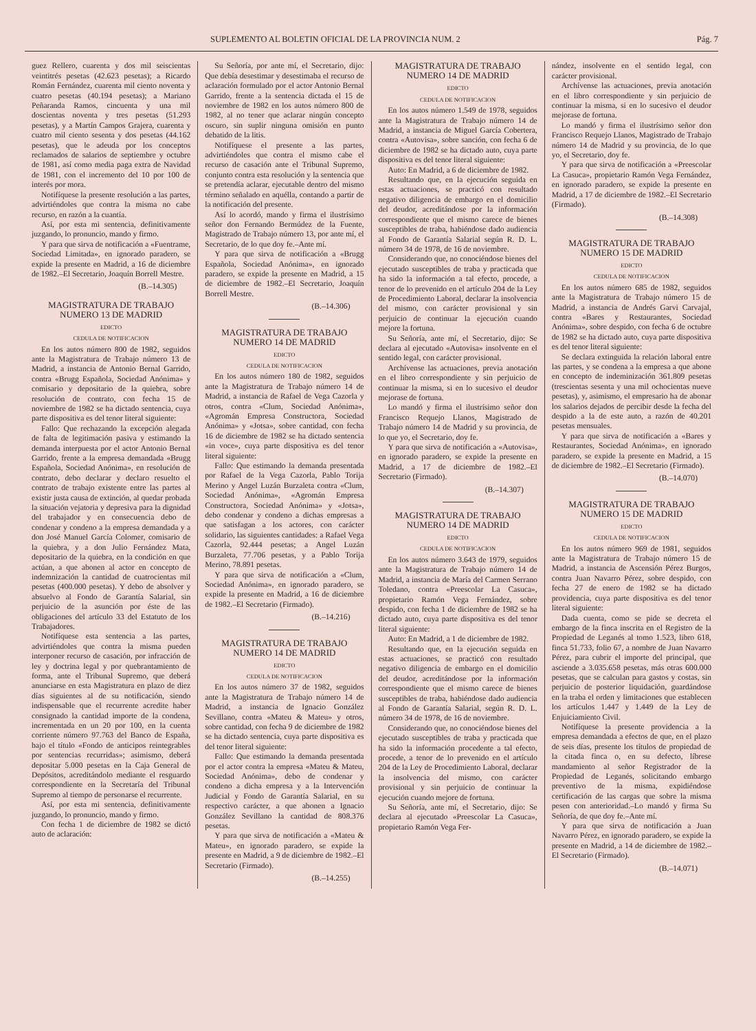SUPLEMENTO AL BOLETIN OFICIAL DE LA PROVINCIA NUM. 2 Pág. 7
guez Rellero, cuarenta y dos mil seiscientas veintitrés pesetas (42.623 pesetas); a Ricardo Román Fernández, cuarenta mil ciento noventa y cuatro pesetas (40.194 pesetas); a Mariano Peñaranda Ramos, cincuenta y una mil doscientas noventa y tres pesetas (51.293 pesetas), y a Martín Campos Grajera, cuarenta y cuatro mil ciento sesenta y dos pesetas (44.162 pesetas), que le adeuda por los conceptos reclamados de salarios de septiembre y octubre de 1981, así como media paga extra de Navidad de 1981, con el incremento del 10 por 100 de interés por mora.
Notifíquese la presente resolución a las partes, advirtiéndoles que contra la misma no cabe recurso, en razón a la cuantía.
Así, por esta mi sentencia, definitivamente juzgando, lo pronuncio, mando y firmo.
Y para que sirva de notificación a «Fuentrame, Sociedad Limitada», en ignorado paradero, se expide la presente en Madrid, a 16 de diciembre de 1982.–El Secretario, Joaquín Borrell Mestre.
(B.–14.305)
MAGISTRATURA DE TRABAJO
NUMERO 13 DE MADRID
EDICTO
CEDULA DE NOTIFICACION
En los autos número 800 de 1982, seguidos ante la Magistratura de Trabajo número 13 de Madrid, a instancia de Antonio Bernal Garrido, contra «Brugg Española, Sociedad Anónima» y comisario y depositario de la quiebra, sobre resolución de contrato, con fecha 15 de noviembre de 1982 se ha dictado sentencia, cuya parte dispositiva es del tenor literal siguiente:
Fallo: Que rechazando la excepción alegada de falta de legitimación pasiva y estimando la demanda interpuesta por el actor Antonio Bernal Garrido, frente a la empresa demandada «Brugg Española, Sociedad Anónima», en resolución de contrato, debo declarar y declaro resuelto el contrato de trabajo existente entre las partes al existir justa causa de extinción, al quedar probada la situación vejatoria y depresiva para la dignidad del trabajador y en consecuencia debo de condenar y condeno a la empresa demandada y a don José Manuel García Colomer, comisario de la quiebra, y a don Julio Fernández Mata, depositario de la quiebra, en la condición en que actúan, a que abonen al actor en concepto de indemnización la cantidad de cuatrocientas mil pesetas (400.000 pesetas). Y debo de absolver y absuelvo al Fondo de Garantía Salarial, sin perjuicio de la asunción por éste de las obligaciones del artículo 33 del Estatuto de los Trabajadores.
Notifíquese esta sentencia a las partes, advirtiéndoles que contra la misma pueden interponer recurso de casación, por infracción de ley y doctrina legal y por quebrantamiento de forma, ante el Tribunal Supremo, que deberá anunciarse en esta Magistratura en plazo de diez días siguientes al de su notificación, siendo indispensable que el recurrente acredite haber consignado la cantidad importe de la condena, incrementada en un 20 por 100, en la cuenta corriente número 97.763 del Banco de España, bajo el título «Fondo de anticipos reintegrables por sentencias recurridas»; asimismo, deberá depositar 5.000 pesetas en la Caja General de Depósitos, acreditándolo mediante el resguardo correspondiente en la Secretaría del Tribunal Supremo al tiempo de personarse el recurrente.
Así, por esta mi sentencia, definitivamente juzgando, lo pronuncio, mando y firmo.
Con fecha 1 de diciembre de 1982 se dictó auto de aclaración:
Su Señoría, por ante mí, el Secretario, dijo: Que debía desestimar y desestimaba el recurso de aclaración formulado por el actor Antonio Bernal Garrido, frente a la sentencia dictada el 15 de noviembre de 1982 en los autos número 800 de 1982, al no tener que aclarar ningún concepto oscuro, sin suplir ninguna omisión en punto debatido de la litis.
Notifíquese el presente a las partes, advirtiéndoles que contra el mismo cabe el recurso de casación ante el Tribunal Supremo, conjunto contra esta resolución y la sentencia que se pretendía aclarar, ejecutable dentro del mismo término señalado en aquélla, contando a partir de la notificación del presente.
Así lo acordó, mando y firma el ilustrísimo señor don Fernando Bermúdez de la Fuente, Magistrado de Trabajo número 13, por ante mí, el Secretario, de lo que doy fe.–Ante mí.
Y para que sirva de notificación a «Brugg Española, Sociedad Anónima», en ignorado paradero, se expide la presente en Madrid, a 15 de diciembre de 1982.–El Secretario, Joaquín Borrell Mestre.
(B.–14.306)
MAGISTRATURA DE TRABAJO
NUMERO 14 DE MADRID
EDICTO
CEDULA DE NOTIFICACION
En los autos número 180 de 1982, seguidos ante la Magistratura de Trabajo número 14 de Madrid, a instancia de Rafael de Vega Cazorla y otros, contra «Clum, Sociedad Anónima», «Agromán Empresa Constructora, Sociedad Anónima» y «Jotsa», sobre cantidad, con fecha 16 de diciembre de 1982 se ha dictado sentencia «in voce», cuya parte dispositiva es del tenor literal siguiente:
Fallo: Que estimando la demanda presentada por Rafael de la Vega Cazorla, Pablo Torija Merino y Angel Luzán Burzaleta contra «Clum, Sociedad Anónima», «Agromán Empresa Constructora, Sociedad Anónima» y «Jotsa», debo condenar y condeno a dichas empresas a que satisfagan a los actores, con carácter solidario, las siguientes cantidades: a Rafael Vega Cazorla, 92.444 pesetas; a Angel Luzán Burzaleta, 77.706 pesetas, y a Pablo Torija Merino, 78.891 pesetas.
Y para que sirva de notificación a «Clum, Sociedad Anónima», en ignorado paradero, se expide la presente en Madrid, a 16 de diciembre de 1982.–El Secretario (Firmado).
(B.–14.216)
MAGISTRATURA DE TRABAJO
NUMERO 14 DE MADRID
EDICTO
CEDULA DE NOTIFICACION
En los autos número 37 de 1982, seguidos ante la Magistratura de Trabajo número 14 de Madrid, a instancia de Ignacio González Sevillano, contra «Mateu & Mateu» y otros, sobre cantidad, con fecha 9 de diciembre de 1982 se ha dictado sentencia, cuya parte dispositiva es del tenor literal siguiente:
Fallo: Que estimando la demanda presentada por el actor contra la empresa «Mateu & Mateu, Sociedad Anónima», debo de condenar y condeno a dicha empresa y a la Intervención Judicial y Fondo de Garantía Salarial, en su respectivo carácter, a que abonen a Ignacio González Sevillano la cantidad de 808.376 pesetas.
Y para que sirva de notificación a «Mateu & Mateu», en ignorado paradero, se expide la presente en Madrid, a 9 de diciembre de 1982.–El Secretario (Firmado).
(B.–14.255)
MAGISTRATURA DE TRABAJO
NUMERO 14 DE MADRID
EDICTO
CEDULA DE NOTIFICACION
En los autos número 1.549 de 1978, seguidos ante la Magistratura de Trabajo número 14 de Madrid, a instancia de Miguel García Cobertera, contra «Autovisa», sobre sanción, con fecha 6 de diciembre de 1982 se ha dictado auto, cuya parte dispositiva es del tenor literal siguiente:
Auto: En Madrid, a 6 de diciembre de 1982.
Resultando que, en la ejecución seguida en estas actuaciones, se practicó con resultado negativo diligencia de embargo en el domicilio del deudor, acreditándose por la información correspondiente que el mismo carece de bienes susceptibles de traba, habiéndose dado audiencia al Fondo de Garantía Salarial según R. D. L. número 34 de 1978, de 16 de noviembre.
Considerando que, no conociéndose bienes del ejecutado susceptibles de traba y practicada que ha sido la información a tal efecto, procede, a tenor de lo prevenido en el artículo 204 de la Ley de Procedimiento Laboral, declarar la insolvencia del mismo, con carácter provisional y sin perjuicio de continuar la ejecución cuando mejore la fortuna.
Su Señoría, ante mí, el Secretario, dijo: Se declara al ejecutado «Autovisa» insolvente en el sentido legal, con carácter provisional.
Archívense las actuaciones, previa anotación en el libro correspondiente y sin perjuicio de continuar la misma, si en lo sucesivo el deudor mejorase de fortuna.
Lo mandó y firma el ilustrísimo señor don Francisco Requejo Llanos, Magistrado de Trabajo número 14 de Madrid y su provincia, de lo que yo, el Secretario, doy fe.
Y para que sirva de notificación a «Autovisa», en ignorado paradero, se expide la presente en Madrid, a 17 de diciembre de 1982.–El Secretario (Firmado).
(B.–14.307)
MAGISTRATURA DE TRABAJO
NUMERO 14 DE MADRID
EDICTO
CEDULA DE NOTIFICACION
En los autos número 3.643 de 1979, seguidos ante la Magistratura de Trabajo número 14 de Madrid, a instancia de María del Carmen Serrano Toledano, contra «Preescolar La Casuca», propietario Ramón Vega Fernández, sobre despido, con fecha 1 de diciembre de 1982 se ha dictado auto, cuya parte dispositiva es del tenor literal siguiente:
Auto: En Madrid, a 1 de diciembre de 1982.
Resultando que, en la ejecución seguida en estas actuaciones, se practicó con resultado negativo diligencia de embargo en el domicilio del deudor, acreditándose por la información correspondiente que el mismo carece de bienes susceptibles de traba, habiéndose dado audiencia al Fondo de Garantía Salarial, según R. D. L. número 34 de 1978, de 16 de noviembre.
Considerando que, no conociéndose bienes del ejecutado susceptibles de traba y practicada que ha sido la información procedente a tal efecto, procede, a tenor de lo prevenido en el artículo 204 de la Ley de Procedimiento Laboral, declarar la insolvencia del mismo, con carácter provisional y sin perjuicio de continuar la ejecución cuando mejore de fortuna.
Su Señoría, ante mí, el Secretario, dijo: Se declara al ejecutado «Preescolar La Casuca», propietario Ramón Vega Fer-
nández, insolvente en el sentido legal, con carácter provisional.
Archívense las actuaciones, previa anotación en el libro correspondiente y sin perjuicio de continuar la misma, si en lo sucesivo el deudor mejorase de fortuna.
Lo mandó y firma el ilustrísimo señor don Francisco Requejo Llanos, Magistrado de Trabajo número 14 de Madrid y su provincia, de lo que yo, el Secretario, doy fe.
Y para que sirva de notificación a «Preescolar La Casuca», propietario Ramón Vega Fernández, en ignorado paradero, se expide la presente en Madrid, a 17 de diciembre de 1982.–El Secretario (Firmado).
(B.–14.308)
MAGISTRATURA DE TRABAJO
NUMERO 15 DE MADRID
EDICTO
CEDULA DE NOTIFICACION
En los autos número 685 de 1982, seguidos ante la Magistratura de Trabajo número 15 de Madrid, a instancia de Andrés Garvi Carvajal, contra «Bares y Restaurantes, Sociedad Anónima», sobre despido, con fecha 6 de octubre de 1982 se ha dictado auto, cuya parte dispositiva es del tenor literal siguiente:
Se declara extinguida la relación laboral entre las partes, y se condena a la empresa a que abone en concepto de indeminización 361.809 pesetas (trescientas sesenta y una mil ochocientas nueve pesetas), y, asimismo, el empresario ha de abonar los salarios dejados de percibir desde la fecha del despido a la de este auto, a razón de 40.201 pesetas mensuales.
Y para que sirva de notificación a «Bares y Restaurantes, Sociedad Anónima», en ignorado paradero, se expide la presente en Madrid, a 15 de diciembre de 1982.–El Secretario (Firmado).
(B.–14.070)
MAGISTRATURA DE TRABAJO
NUMERO 15 DE MADRID
EDICTO
CEDULA DE NOTIFICACION
En los autos número 969 de 1981, seguidos ante la Magistratura de Trabajo número 15 de Madrid, a instancia de Ascensión Pérez Burgos, contra Juan Navarro Pérez, sobre despido, con fecha 27 de enero de 1982 se ha dictado providencia, cuya parte dispositiva es del tenor literal siguiente:
Dada cuenta, como se pide se decreta el embargo de la finca inscrita en el Registro de la Propiedad de Leganés al tomo 1.523, libro 618, finca 51.733, folio 67, a nombre de Juan Navarro Pérez, para cubrir el importe del principal, que asciende a 3.035.658 pesetas, más otras 600.000 pesetas, que se calculan para gastos y costas, sin perjuicio de posterior liquidación, guardándose en la traba el orden y limitaciones que establecen los artículos 1.447 y 1.449 de la Ley de Enjuiciamiento Civil.
Notifíquese la presente providencia a la empresa demandada a efectos de que, en el plazo de seis días, presente los títulos de propiedad de la citada finca o, en su defecto, líbrese mandamiento al señor Registrador de la Propiedad de Leganés, solicitando embargo preventivo de la misma, expidiéndose certificación de las cargas que sobre la misma pesen con anterioridad.–Lo mandó y firma Su Señoría, de que doy fe.–Ante mí.
Y para que sirva de notificación a Juan Navarro Pérez, en ignorado paradero, se expide la presente en Madrid, a 14 de diciembre de 1982.–El Secretario (Firmado).
(B.–14.071)